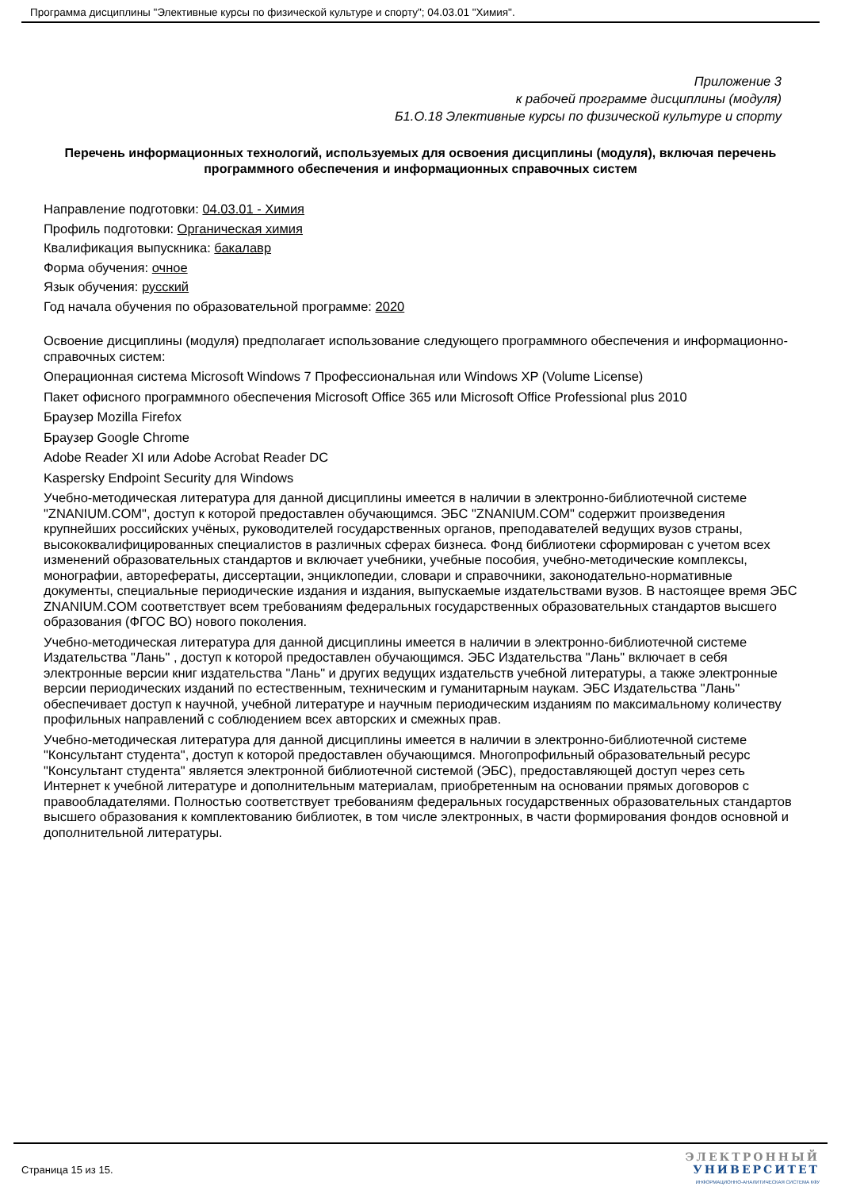Программа дисциплины "Элективные курсы по физической культуре и спорту"; 04.03.01 "Химия".
Приложение 3
к рабочей программе дисциплины (модуля)
Б1.О.18 Элективные курсы по физической культуре и спорту
Перечень информационных технологий, используемых для освоения дисциплины (модуля), включая перечень программного обеспечения и информационных справочных систем
Направление подготовки: 04.03.01 - Химия
Профиль подготовки: Органическая химия
Квалификация выпускника: бакалавр
Форма обучения: очное
Язык обучения: русский
Год начала обучения по образовательной программе: 2020
Освоение дисциплины (модуля) предполагает использование следующего программного обеспечения и информационно-справочных систем:
Операционная система Microsoft Windows 7 Профессиональная или Windows XP (Volume License)
Пакет офисного программного обеспечения Microsoft Office 365 или Microsoft Office Professional plus 2010
Браузер Mozilla Firefox
Браузер Google Chrome
Adobe Reader XI или Adobe Acrobat Reader DC
Kaspersky Endpoint Security для Windows
Учебно-методическая литература для данной дисциплины имеется в наличии в электронно-библиотечной системе "ZNANIUM.COM", доступ к которой предоставлен обучающимся. ЭБС "ZNANIUM.COM" содержит произведения крупнейших российских учёных, руководителей государственных органов, преподавателей ведущих вузов страны, высококвалифицированных специалистов в различных сферах бизнеса. Фонд библиотеки сформирован с учетом всех изменений образовательных стандартов и включает учебники, учебные пособия, учебно-методические комплексы, монографии, авторефераты, диссертации, энциклопедии, словари и справочники, законодательно-нормативные документы, специальные периодические издания и издания, выпускаемые издательствами вузов. В настоящее время ЭБС ZNANIUM.COM соответствует всем требованиям федеральных государственных образовательных стандартов высшего образования (ФГОС ВО) нового поколения.
Учебно-методическая литература для данной дисциплины имеется в наличии в электронно-библиотечной системе Издательства "Лань" , доступ к которой предоставлен обучающимся. ЭБС Издательства "Лань" включает в себя электронные версии книг издательства "Лань" и других ведущих издательств учебной литературы, а также электронные версии периодических изданий по естественным, техническим и гуманитарным наукам. ЭБС Издательства "Лань" обеспечивает доступ к научной, учебной литературе и научным периодическим изданиям по максимальному количеству профильных направлений с соблюдением всех авторских и смежных прав.
Учебно-методическая литература для данной дисциплины имеется в наличии в электронно-библиотечной системе "Консультант студента", доступ к которой предоставлен обучающимся. Многопрофильный образовательный ресурс "Консультант студента" является электронной библиотечной системой (ЭБС), предоставляющей доступ через сеть Интернет к учебной литературе и дополнительным материалам, приобретенным на основании прямых договоров с правообладателями. Полностью соответствует требованиям федеральных государственных образовательных стандартов высшего образования к комплектованию библиотек, в том числе электронных, в части формирования фондов основной и дополнительной литературы.
Страница 15 из 15.
ЭЛЕКТРОННЫЙ
УНИВЕРСИТЕТ
ИНФОРМАЦИОННО-АНАЛИТИЧЕСКАЯ СИСТЕМА КФУ